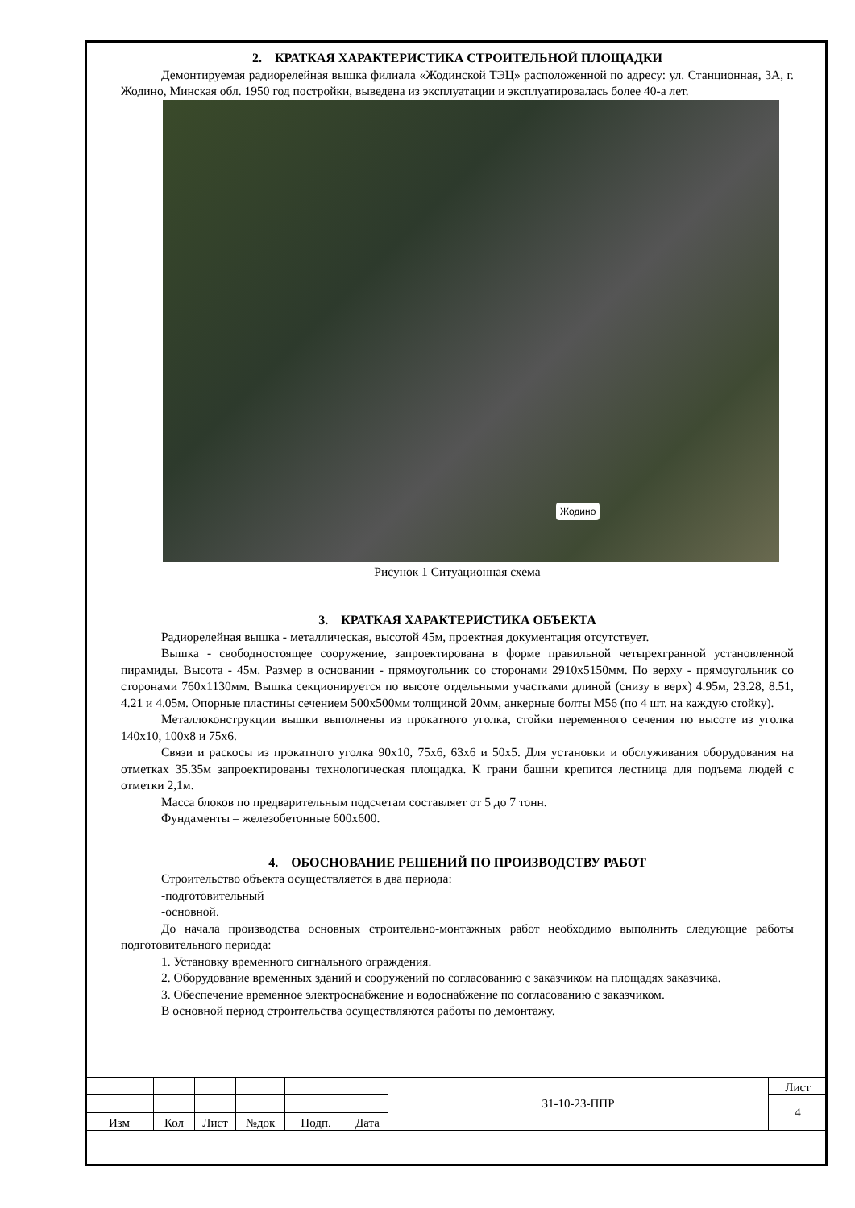2. КРАТКАЯ ХАРАКТЕРИСТИКА СТРОИТЕЛЬНОЙ ПЛОЩАДКИ
Демонтируемая радиорелейная вышка филиала «Жодинской ТЭЦ» расположенной по адресу: ул. Станционная, 3А, г. Жодино, Минская обл. 1950 год постройки, выведена из эксплуатации и эксплуатировалась более 40-а лет.
Жодино
Рисунок 1 Ситуационная схема
3. КРАТКАЯ ХАРАКТЕРИСТИКА ОБЪЕКТА
Радиорелейная вышка - металлическая, высотой 45м, проектная документация отсутствует.
Вышка - свободностоящее сооружение, запроектирована в форме правильной четырехгранной установленной пирамиды. Высота - 45м. Размер в основании - прямоугольник со сторонами 2910х5150мм. По верху - прямоугольник со сторонами 760х1130мм. Вышка секционируется по высоте отдельными участками длиной (снизу в верх) 4.95м, 23.28, 8.51, 4.21 и 4.05м. Опорные пластины сечением 500х500мм толщиной 20мм, анкерные болты М56 (по 4 шт. на каждую стойку).
Металлоконструкции вышки выполнены из прокатного уголка, стойки переменного сечения по высоте из уголка 140х10, 100х8 и 75х6.
Связи и раскосы из прокатного уголка 90х10, 75х6, 63х6 и 50х5. Для установки и обслуживания оборудования на отметках 35.35м запроектированы технологическая площадка. К грани башни крепится лестница для подъема людей с отметки 2,1м.
Масса блоков по предварительным подсчетам составляет от 5 до 7 тонн.
Фундаменты – железобетонные 600х600.
4. ОБОСНОВАНИЕ РЕШЕНИЙ ПО ПРОИЗВОДСТВУ РАБОТ
Строительство объекта осуществляется в два периода:
-подготовительный
-основной.
До начала производства основных строительно-монтажных работ необходимо выполнить следующие работы подготовительного периода:
1. Установку временного сигнального ограждения.
2. Оборудование временных зданий и сооружений по согласованию с заказчиком на площадях заказчика.
3. Обеспечение временное электроснабжение и водоснабжение по согласованию с заказчиком.
В основной период строительства осуществляются работы по демонтажу.
| | | | | | | 31-10-23-ППР | Лист |
| | | | | | | | 4 |
| Изм | Кол | Лист | №док | Подп. | Дата | | |